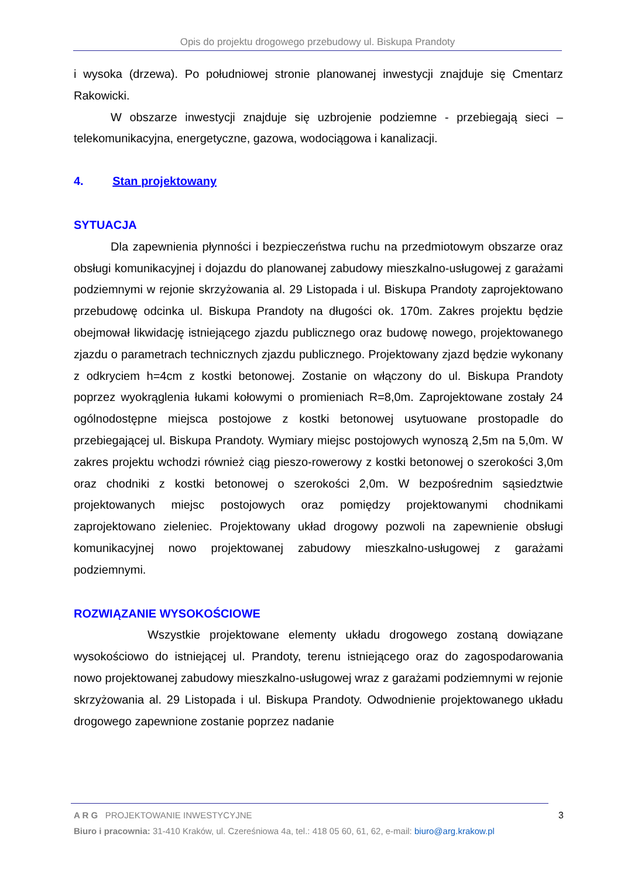Opis do projektu drogowego przebudowy ul. Biskupa Prandoty
i wysoka (drzewa). Po południowej stronie planowanej inwestycji znajduje się Cmentarz Rakowicki.
W obszarze inwestycji znajduje się uzbrojenie podziemne - przebiegają sieci – telekomunikacyjna, energetyczne, gazowa, wodociągowa i kanalizacji.
4. Stan projektowany
SYTUACJA
Dla zapewnienia płynności i bezpieczeństwa ruchu na przedmiotowym obszarze oraz obsługi komunikacyjnej i dojazdu do planowanej zabudowy mieszkalno-usługowej z garażami podziemnymi w rejonie skrzyżowania al. 29 Listopada i ul. Biskupa Prandoty zaprojektowano przebudowę odcinka ul. Biskupa Prandoty na długości ok. 170m. Zakres projektu będzie obejmował likwidację istniejącego zjazdu publicznego oraz budowę nowego, projektowanego zjazdu o parametrach technicznych zjazdu publicznego. Projektowany zjazd będzie wykonany z odkryciem h=4cm z kostki betonowej. Zostanie on włączony do ul. Biskupa Prandoty poprzez wyokrąglenia łukami kołowymi o promieniach R=8,0m. Zaprojektowane zostały 24 ogólnodostępne miejsca postojowe z kostki betonowej usytuowane prostopadle do przebiegającej ul. Biskupa Prandoty. Wymiary miejsc postojowych wynoszą 2,5m na 5,0m. W zakres projektu wchodzi również ciąg pieszo-rowerowy z kostki betonowej o szerokości 3,0m oraz chodniki z kostki betonowej o szerokości 2,0m. W bezpośrednim sąsiedztwie projektowanych miejsc postojowych oraz pomiędzy projektowanymi chodnikami zaprojektowano zieleniec. Projektowany układ drogowy pozwoli na zapewnienie obsługi komunikacyjnej nowo projektowanej zabudowy mieszkalno-usługowej z garażami podziemnymi.
ROZWIĄZANIE WYSOKOŚCIOWE
Wszystkie projektowane elementy układu drogowego zostaną dowiązane wysokościowo do istniejącej ul. Prandoty, terenu istniejącego oraz do zagospodarowania nowo projektowanej zabudowy mieszkalno-usługowej wraz z garażami podziemnymi w rejonie skrzyżowania al. 29 Listopada i ul. Biskupa Prandoty. Odwodnienie projektowanego układu drogowego zapewnione zostanie poprzez nadanie
A R G PROJEKTOWANIE INWESTYCYJNE 3
Biuro i pracownia: 31-410 Kraków, ul. Czereśniowa 4a, tel.: 418 05 60, 61, 62, e-mail: biuro@arg.krakow.pl